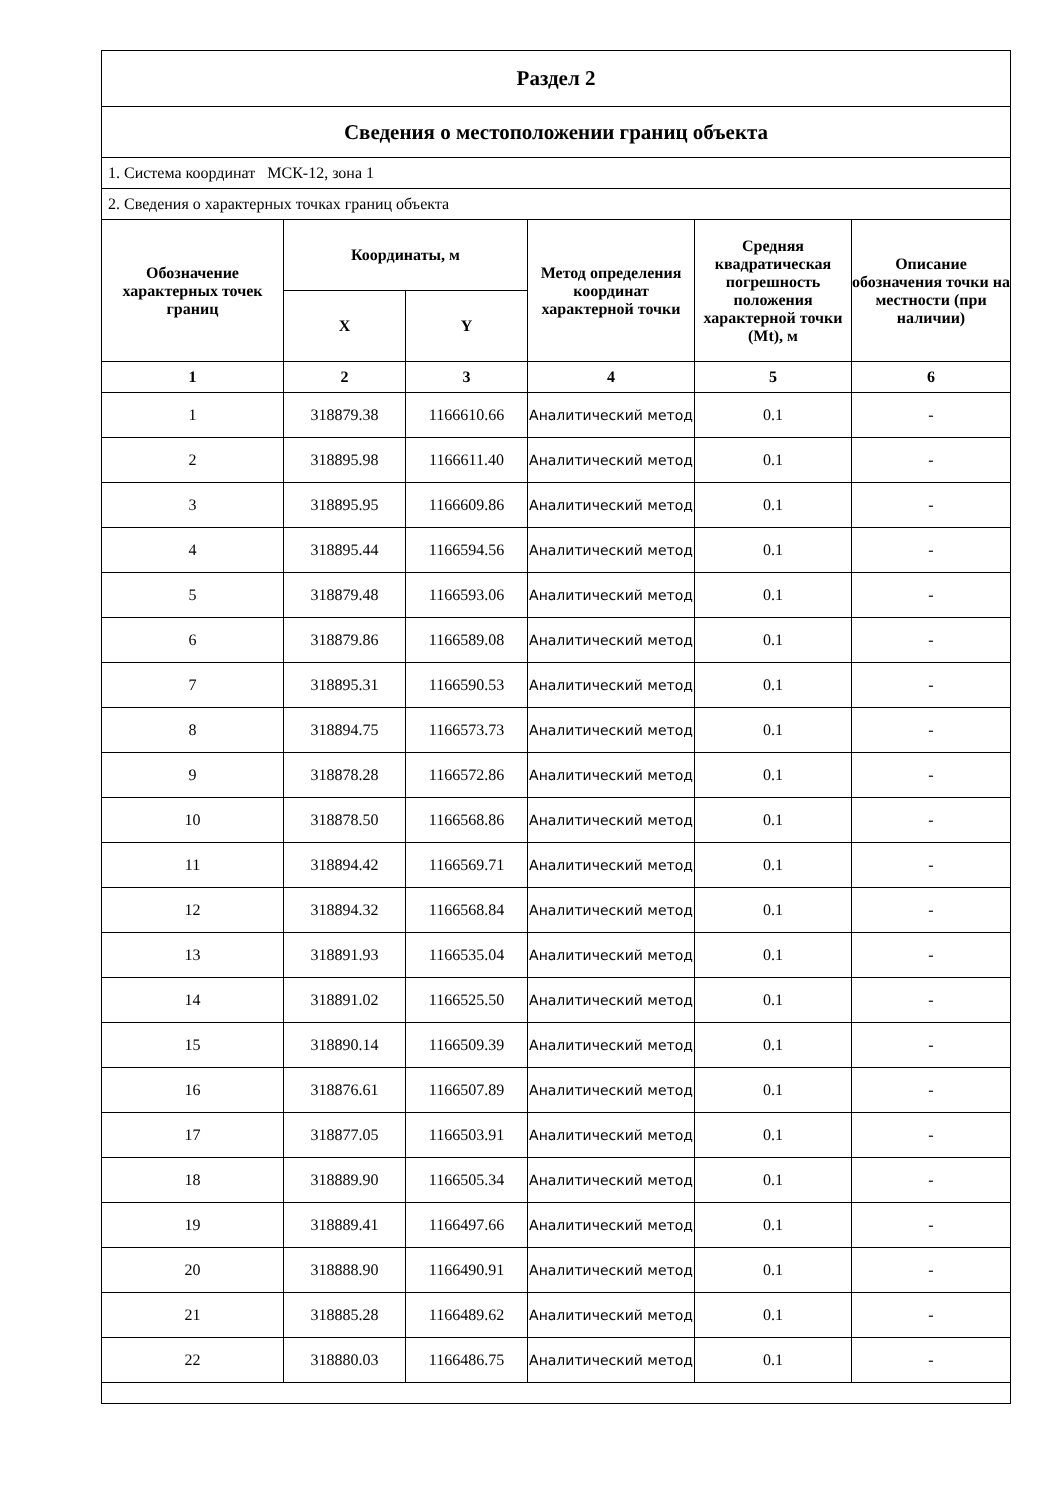| Раздел 2 | | | | | |
| Сведения о местоположении границ объекта | | | | | |
| 1. Система координат МСК-12, зона 1 | | | | | |
| 2. Сведения о характерных точках границ объекта | | | | | |
| Обозначение характерных точек границ | Координаты, м | | Метод определения координат характерной точки | Средняя квадратическая погрешность положения характерной точки (Mt), м | Описание обозначения точки на местности (при наличии) |
| | X | Y | | | |
| 1 | 2 | 3 | 4 | 5 | 6 |
| 1 | 318879.38 | 1166610.66 | Аналитический метод | 0.1 | - |
| 2 | 318895.98 | 1166611.40 | Аналитический метод | 0.1 | - |
| 3 | 318895.95 | 1166609.86 | Аналитический метод | 0.1 | - |
| 4 | 318895.44 | 1166594.56 | Аналитический метод | 0.1 | - |
| 5 | 318879.48 | 1166593.06 | Аналитический метод | 0.1 | - |
| 6 | 318879.86 | 1166589.08 | Аналитический метод | 0.1 | - |
| 7 | 318895.31 | 1166590.53 | Аналитический метод | 0.1 | - |
| 8 | 318894.75 | 1166573.73 | Аналитический метод | 0.1 | - |
| 9 | 318878.28 | 1166572.86 | Аналитический метод | 0.1 | - |
| 10 | 318878.50 | 1166568.86 | Аналитический метод | 0.1 | - |
| 11 | 318894.42 | 1166569.71 | Аналитический метод | 0.1 | - |
| 12 | 318894.32 | 1166568.84 | Аналитический метод | 0.1 | - |
| 13 | 318891.93 | 1166535.04 | Аналитический метод | 0.1 | - |
| 14 | 318891.02 | 1166525.50 | Аналитический метод | 0.1 | - |
| 15 | 318890.14 | 1166509.39 | Аналитический метод | 0.1 | - |
| 16 | 318876.61 | 1166507.89 | Аналитический метод | 0.1 | - |
| 17 | 318877.05 | 1166503.91 | Аналитический метод | 0.1 | - |
| 18 | 318889.90 | 1166505.34 | Аналитический метод | 0.1 | - |
| 19 | 318889.41 | 1166497.66 | Аналитический метод | 0.1 | - |
| 20 | 318888.90 | 1166490.91 | Аналитический метод | 0.1 | - |
| 21 | 318885.28 | 1166489.62 | Аналитический метод | 0.1 | - |
| 22 | 318880.03 | 1166486.75 | Аналитический метод | 0.1 | - |